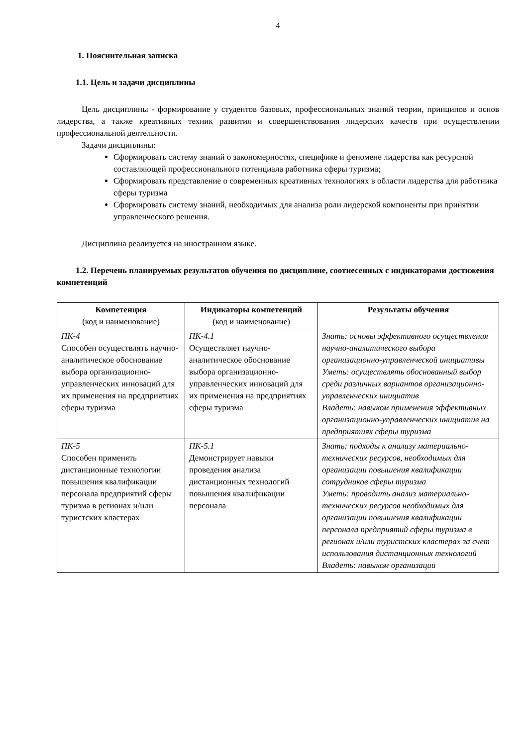4
1. Пояснительная записка
1.1. Цель и задачи дисциплины
Цель дисциплины - формирование у студентов базовых, профессиональных знаний теории, принципов и основ лидерства, а также креативных техник развития и совершенствования лидерских качеств при осуществлении профессиональной деятельности.
Задачи дисциплины:
Сформировать систему знаний о закономерностях, специфике и феномене лидерства как ресурсной составляющей профессионального потенциала работника сферы туризма;
Сформировать представление о современных креативных технологиях в области лидерства для работника сферы туризма
Сформировать систему знаний, необходимых для анализа роли лидерской компоненты при принятии управленческого решения.
Дисциплина реализуется на иностранном языке.
1.2. Перечень планируемых результатов обучения по дисциплине, соотнесенных с индикаторами достижения компетенций
| Компетенция (код и наименование) | Индикаторы компетенций (код и наименование) | Результаты обучения |
| --- | --- | --- |
| ПК-4 Способен осуществлять научно-аналитическое обоснование выбора организационно-управленческих инноваций для их применения на предприятиях сферы туризма | ПК-4.1 Осуществляет научно-аналитическое обоснование выбора организационно-управленческих инноваций для их применения на предприятиях сферы туризма | Знать: основы эффективного осуществления научно-аналитического выбора организационно-управленческой инициативы Уметь: осуществлять обоснованный выбор среди различных вариантов организационно-управленческих инициатив Владеть: навыком применения эффективных организационно-управленческих инициатив на предприятиях сферы туризма |
| ПК-5 Способен применять дистанционные технологии повышения квалификации персонала предприятий сферы туризма в регионах и/или туристских кластерах | ПК-5.1 Демонстрирует навыки проведения анализа дистанционных технологий повышения квалификации персонала | Знать: подходы к анализу материально-технических ресурсов, необходимых для организации повышения квалификации сотрудников сферы туризма Уметь: проводить анализ материально-технических ресурсов необходимых для организации повышения квалификации персонала предприятий сферы туризма в регионах и/или туристских кластерах за счет использования дистанционных технологий Владеть: навыком организации |